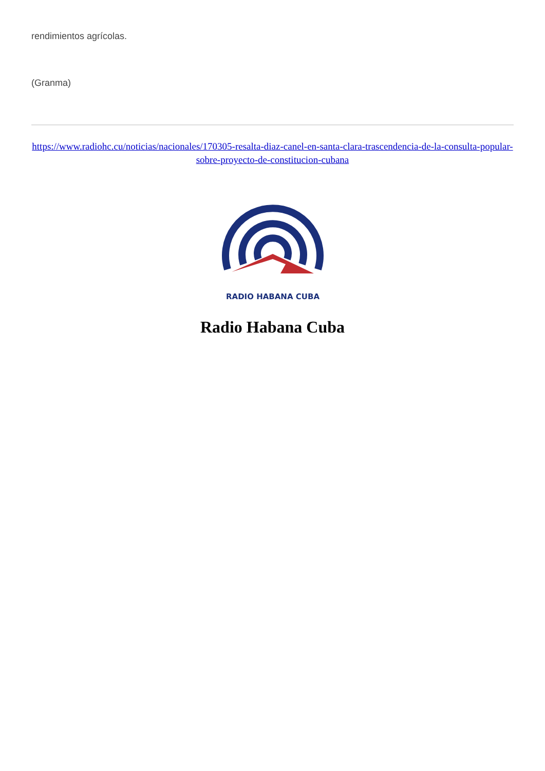rendimientos agrícolas.
(Granma)
https://www.radiohc.cu/noticias/nacionales/170305-resalta-diaz-canel-en-santa-clara-trascendencia-de-la-consulta-popular-sobre-proyecto-de-constitucion-cubana
RADIO HABANA CUBA
Radio Habana Cuba